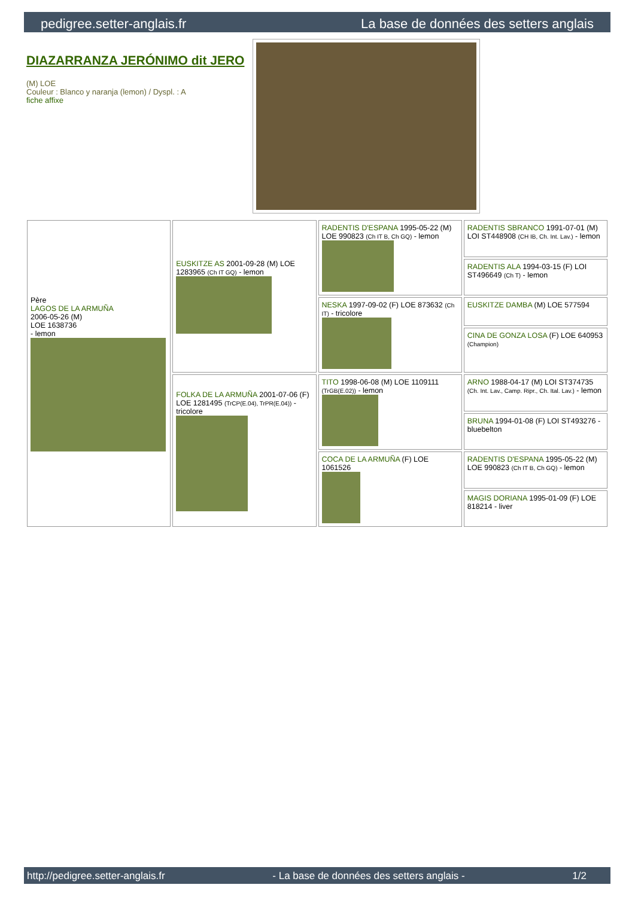pedigree.setter-anglais.fr La base de données des setters anglais
DIAZARRANZA JERÓNIMO dit JERO
(M) LOE
Couleur : Blanco y naranja (lemon) / Dyspl. : A
fiche affixe
| Père LAGOS DE LA ARMUÑA 2006-05-26 (M) LOE 1638736 - lemon | EUSKITZE AS 2001-09-28 (M) LOE 1283965 (Ch IT GQ) - lemon | RADENTIS D'ESPANA 1995-05-22 (M) LOE 990823 (Ch IT B, Ch GQ) - lemon | RADENTIS SBRANCO 1991-07-01 (M) LOI ST448908 (CH IB, Ch. Int. Lav.) - lemon |
| | | | RADENTIS ALA 1994-03-15 (F) LOI ST496649 (Ch T) - lemon |
| | | NESKA 1997-09-02 (F) LOE 873632 (Ch IT) - tricolore | EUSKITZE DAMBA (M) LOE 577594 |
| | | | CINA DE GONZA LOSA (F) LOE 640953 (Champion) |
| | FOLKA DE LA ARMUÑA 2001-07-06 (F) LOE 1281495 (TrCP(E.04), TrPR(E.04)) - tricolore | TITO 1998-06-08 (M) LOE 1109111 (TrGB(E.02)) - lemon | ARNO 1988-04-17 (M) LOI ST374735 (Ch. Int. Lav., Camp. Ripr., Ch. Ital. Lav.) - lemon |
| | | | BRUNA 1994-01-08 (F) LOI ST493276 - bluebelton |
| | | COCA DE LA ARMUÑA (F) LOE 1061526 | RADENTIS D'ESPANA 1995-05-22 (M) LOE 990823 (Ch IT B, Ch GQ) - lemon |
| | | | MAGIS DORIANA 1995-01-09 (F) LOE 818214 - liver |
http://pedigree.setter-anglais.fr - La base de données des setters anglais - 1/2